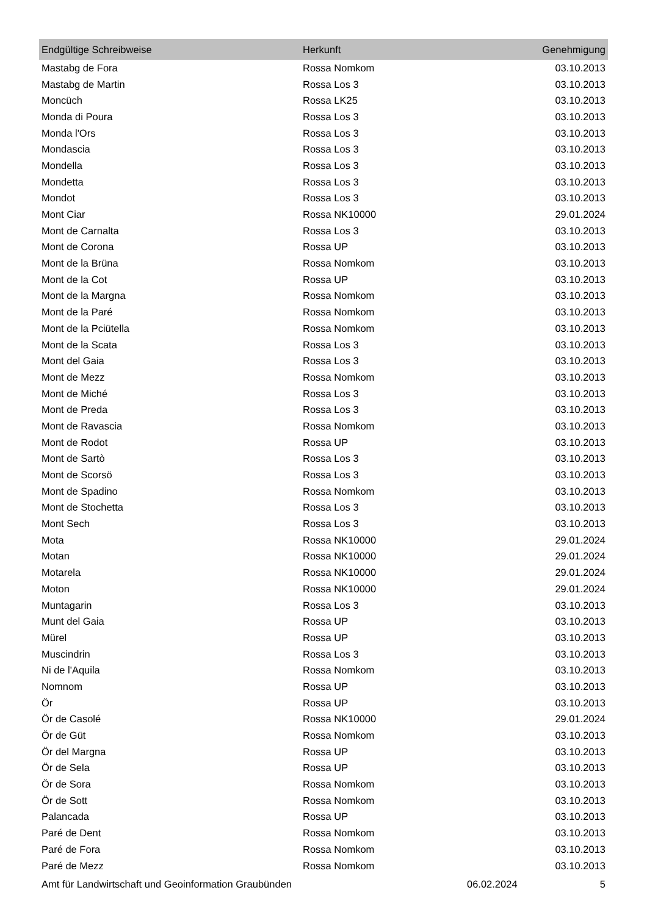| Endgültige Schreibweise | Herkunft | Genehmigung |
| --- | --- | --- |
| Mastabg de Fora | Rossa Nomkom | 03.10.2013 |
| Mastabg de Martin | Rossa Los 3 | 03.10.2013 |
| Moncüch | Rossa LK25 | 03.10.2013 |
| Monda di Poura | Rossa Los 3 | 03.10.2013 |
| Monda l'Ors | Rossa Los 3 | 03.10.2013 |
| Mondascia | Rossa Los 3 | 03.10.2013 |
| Mondella | Rossa Los 3 | 03.10.2013 |
| Mondetta | Rossa Los 3 | 03.10.2013 |
| Mondot | Rossa Los 3 | 03.10.2013 |
| Mont Ciar | Rossa NK10000 | 29.01.2024 |
| Mont de Carnalta | Rossa Los 3 | 03.10.2013 |
| Mont de Corona | Rossa UP | 03.10.2013 |
| Mont de la Brüna | Rossa Nomkom | 03.10.2013 |
| Mont de la Cot | Rossa UP | 03.10.2013 |
| Mont de la Margna | Rossa Nomkom | 03.10.2013 |
| Mont de la Paré | Rossa Nomkom | 03.10.2013 |
| Mont de la Pciütella | Rossa Nomkom | 03.10.2013 |
| Mont de la Scata | Rossa Los 3 | 03.10.2013 |
| Mont del Gaia | Rossa Los 3 | 03.10.2013 |
| Mont de Mezz | Rossa Nomkom | 03.10.2013 |
| Mont de Miché | Rossa Los 3 | 03.10.2013 |
| Mont de Preda | Rossa Los 3 | 03.10.2013 |
| Mont de Ravascia | Rossa Nomkom | 03.10.2013 |
| Mont de Rodot | Rossa UP | 03.10.2013 |
| Mont de Sartò | Rossa Los 3 | 03.10.2013 |
| Mont de Scorsö | Rossa Los 3 | 03.10.2013 |
| Mont de Spadino | Rossa Nomkom | 03.10.2013 |
| Mont de Stochetta | Rossa Los 3 | 03.10.2013 |
| Mont Sech | Rossa Los 3 | 03.10.2013 |
| Mota | Rossa NK10000 | 29.01.2024 |
| Motan | Rossa NK10000 | 29.01.2024 |
| Motarela | Rossa NK10000 | 29.01.2024 |
| Moton | Rossa NK10000 | 29.01.2024 |
| Muntagarin | Rossa Los 3 | 03.10.2013 |
| Munt del Gaia | Rossa UP | 03.10.2013 |
| Mürel | Rossa UP | 03.10.2013 |
| Muscindrin | Rossa Los 3 | 03.10.2013 |
| Ni de l'Aquila | Rossa Nomkom | 03.10.2013 |
| Nomnom | Rossa UP | 03.10.2013 |
| Ör | Rossa UP | 03.10.2013 |
| Ör de Casolé | Rossa NK10000 | 29.01.2024 |
| Ör de Güt | Rossa Nomkom | 03.10.2013 |
| Ör del Margna | Rossa UP | 03.10.2013 |
| Ör de Sela | Rossa UP | 03.10.2013 |
| Ör de Sora | Rossa Nomkom | 03.10.2013 |
| Ör de Sott | Rossa Nomkom | 03.10.2013 |
| Palancada | Rossa UP | 03.10.2013 |
| Paré de Dent | Rossa Nomkom | 03.10.2013 |
| Paré de Fora | Rossa Nomkom | 03.10.2013 |
| Paré de Mezz | Rossa Nomkom | 03.10.2013 |
Amt für Landwirtschaft und Geoinformation Graubünden 06.02.2024 5